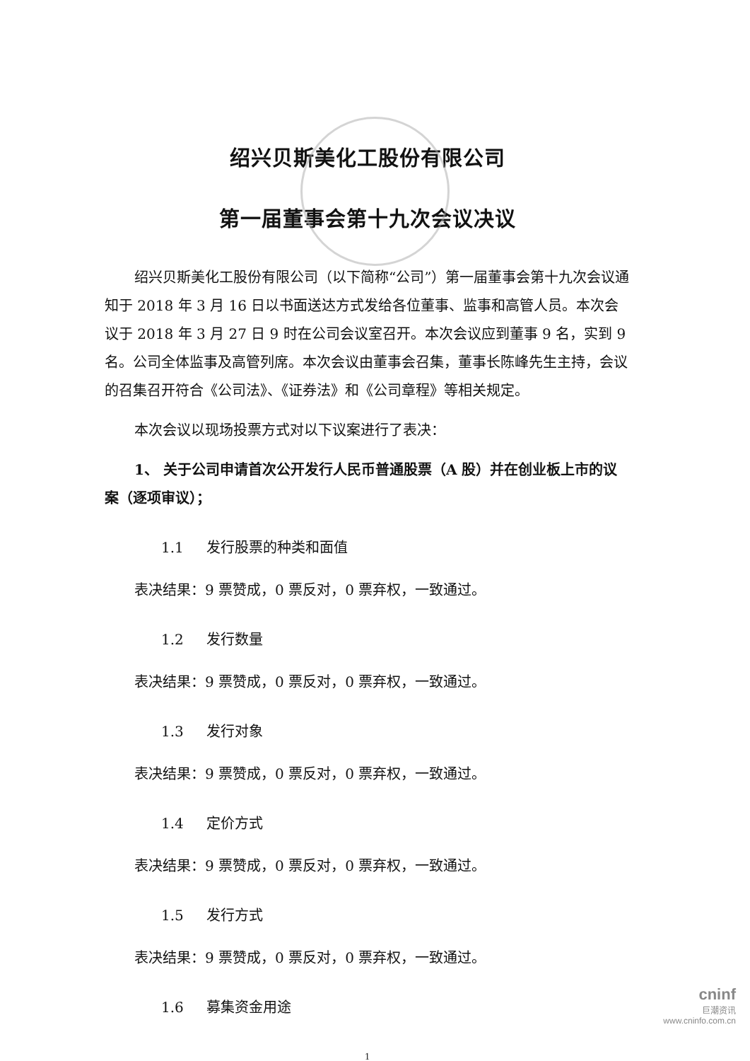绍兴贝斯美化工股份有限公司
第一届董事会第十九次会议决议
绍兴贝斯美化工股份有限公司（以下简称“公司”）第一届董事会第十九次会议通知于 2018 年 3 月 16 日以书面送达方式发给各位董事、监事和高管人员。本次会议于 2018 年 3 月 27 日 9 时在公司会议室召开。本次会议应到董事 9 名，实到 9 名。公司全体监事及高管列席。本次会议由董事会召集，董事长陈峰先生主持，会议的召集召开符合《公司法》、《证券法》和《公司章程》等相关规定。
本次会议以现场投票方式对以下议案进行了表决：
1、 关于公司申请首次公开发行人民币普通股票（A 股）并在创业板上市的议案（逐项审议）；
1.1 发行股票的种类和面值
表决结果：9 票赞成，0 票反对，0 票弃权，一致通过。
1.2 发行数量
表决结果：9 票赞成，0 票反对，0 票弃权，一致通过。
1.3 发行对象
表决结果：9 票赞成，0 票反对，0 票弃权，一致通过。
1.4 定价方式
表决结果：9 票赞成，0 票反对，0 票弃权，一致通过。
1.5 发行方式
表决结果：9 票赞成，0 票反对，0 票弃权，一致通过。
1.6 募集资金用途
1
cninf
巨潮资讯
www.cninfo.com.cn